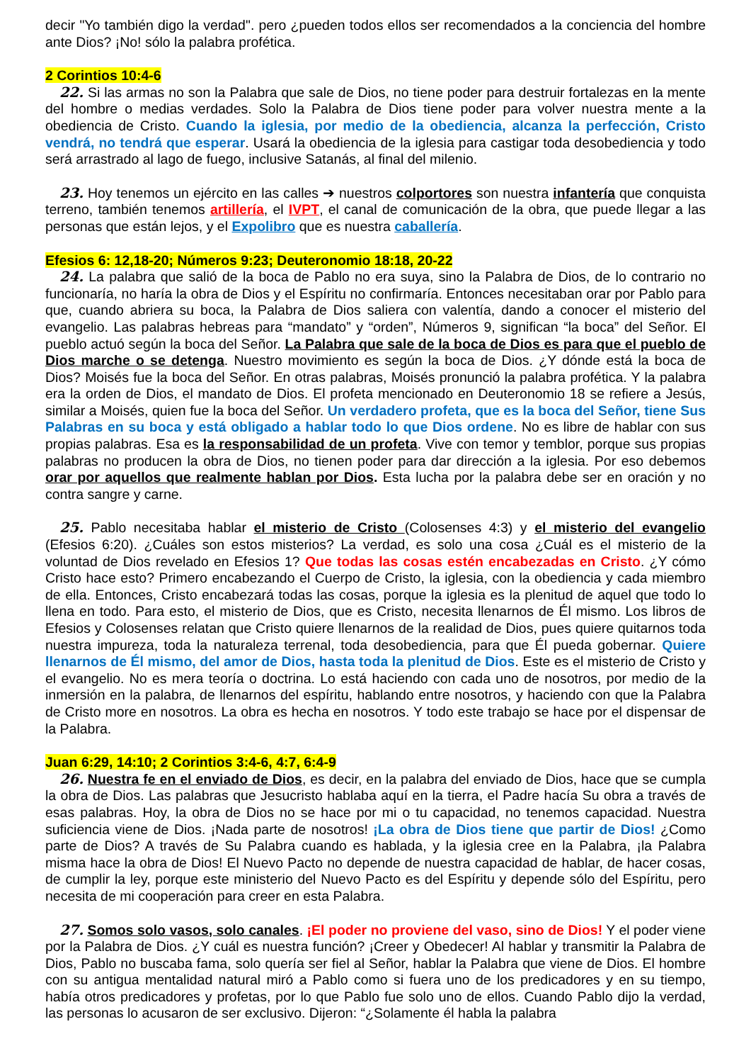decir "Yo también digo la verdad". pero ¿pueden todos ellos ser recomendados a la conciencia del hombre ante Dios? ¡No! sólo la palabra profética.
2 Corintios 10:4-6
22. Si las armas no son la Palabra que sale de Dios, no tiene poder para destruir fortalezas en la mente del hombre o medias verdades. Solo la Palabra de Dios tiene poder para volver nuestra mente a la obediencia de Cristo. Cuando la iglesia, por medio de la obediencia, alcanza la perfección, Cristo vendrá, no tendrá que esperar. Usará la obediencia de la iglesia para castigar toda desobediencia y todo será arrastrado al lago de fuego, inclusive Satanás, al final del milenio.
23. Hoy tenemos un ejército en las calles ➔ nuestros colportores son nuestra infantería que conquista terreno, también tenemos artillería, el IVPT, el canal de comunicación de la obra, que puede llegar a las personas que están lejos, y el Expolibro que es nuestra caballería.
Efesios 6: 12,18-20; Números 9:23; Deuteronomio 18:18, 20-22
24. La palabra que salió de la boca de Pablo no era suya, sino la Palabra de Dios, de lo contrario no funcionaría, no haría la obra de Dios y el Espíritu no confirmaría. Entonces necesitaban orar por Pablo para que, cuando abriera su boca, la Palabra de Dios saliera con valentía, dando a conocer el misterio del evangelio. Las palabras hebreas para “mandato” y “orden”, Números 9, significan “la boca” del Señor. El pueblo actuó según la boca del Señor. La Palabra que sale de la boca de Dios es para que el pueblo de Dios marche o se detenga. Nuestro movimiento es según la boca de Dios. ¿Y dónde está la boca de Dios? Moisés fue la boca del Señor. En otras palabras, Moisés pronunció la palabra profética. Y la palabra era la orden de Dios, el mandato de Dios. El profeta mencionado en Deuteronomio 18 se refiere a Jesús, similar a Moisés, quien fue la boca del Señor. Un verdadero profeta, que es la boca del Señor, tiene Sus Palabras en su boca y está obligado a hablar todo lo que Dios ordene. No es libre de hablar con sus propias palabras. Esa es la responsabilidad de un profeta. Vive con temor y temblor, porque sus propias palabras no producen la obra de Dios, no tienen poder para dar dirección a la iglesia. Por eso debemos orar por aquellos que realmente hablan por Dios. Esta lucha por la palabra debe ser en oración y no contra sangre y carne.
25. Pablo necesitaba hablar el misterio de Cristo (Colosenses 4:3) y el misterio del evangelio (Efesios 6:20). ¿Cuáles son estos misterios? La verdad, es solo una cosa ¿Cuál es el misterio de la voluntad de Dios revelado en Efesios 1? Que todas las cosas estén encabezadas en Cristo. ¿Y cómo Cristo hace esto? Primero encabezando el Cuerpo de Cristo, la iglesia, con la obediencia y cada miembro de ella. Entonces, Cristo encabezará todas las cosas, porque la iglesia es la plenitud de aquel que todo lo llena en todo. Para esto, el misterio de Dios, que es Cristo, necesita llenarnos de Él mismo. Los libros de Efesios y Colosenses relatan que Cristo quiere llenarnos de la realidad de Dios, pues quiere quitarnos toda nuestra impureza, toda la naturaleza terrenal, toda desobediencia, para que Él pueda gobernar. Quiere llenarnos de Él mismo, del amor de Dios, hasta toda la plenitud de Dios. Este es el misterio de Cristo y el evangelio. No es mera teoría o doctrina. Lo está haciendo con cada uno de nosotros, por medio de la inmersión en la palabra, de llenarnos del espíritu, hablando entre nosotros, y haciendo con que la Palabra de Cristo more en nosotros. La obra es hecha en nosotros. Y todo este trabajo se hace por el dispensar de la Palabra.
Juan 6:29, 14:10; 2 Corintios 3:4-6, 4:7, 6:4-9
26. Nuestra fe en el enviado de Dios, es decir, en la palabra del enviado de Dios, hace que se cumpla la obra de Dios. Las palabras que Jesucristo hablaba aquí en la tierra, el Padre hacía Su obra a través de esas palabras. Hoy, la obra de Dios no se hace por mi o tu capacidad, no tenemos capacidad. Nuestra suficiencia viene de Dios. ¡Nada parte de nosotros! ¡La obra de Dios tiene que partir de Dios! ¿Como parte de Dios? A través de Su Palabra cuando es hablada, y la iglesia cree en la Palabra, ¡la Palabra misma hace la obra de Dios! El Nuevo Pacto no depende de nuestra capacidad de hablar, de hacer cosas, de cumplir la ley, porque este ministerio del Nuevo Pacto es del Espíritu y depende sólo del Espíritu, pero necesita de mi cooperación para creer en esta Palabra.
27. Somos solo vasos, solo canales. ¡El poder no proviene del vaso, sino de Dios! Y el poder viene por la Palabra de Dios. ¿Y cuál es nuestra función? ¡Creer y Obedecer! Al hablar y transmitir la Palabra de Dios, Pablo no buscaba fama, solo quería ser fiel al Señor, hablar la Palabra que viene de Dios. El hombre con su antigua mentalidad natural miró a Pablo como si fuera uno de los predicadores y en su tiempo, había otros predicadores y profetas, por lo que Pablo fue solo uno de ellos. Cuando Pablo dijo la verdad, las personas lo acusaron de ser exclusivo. Dijeron: “¿Solamente él habla la palabra